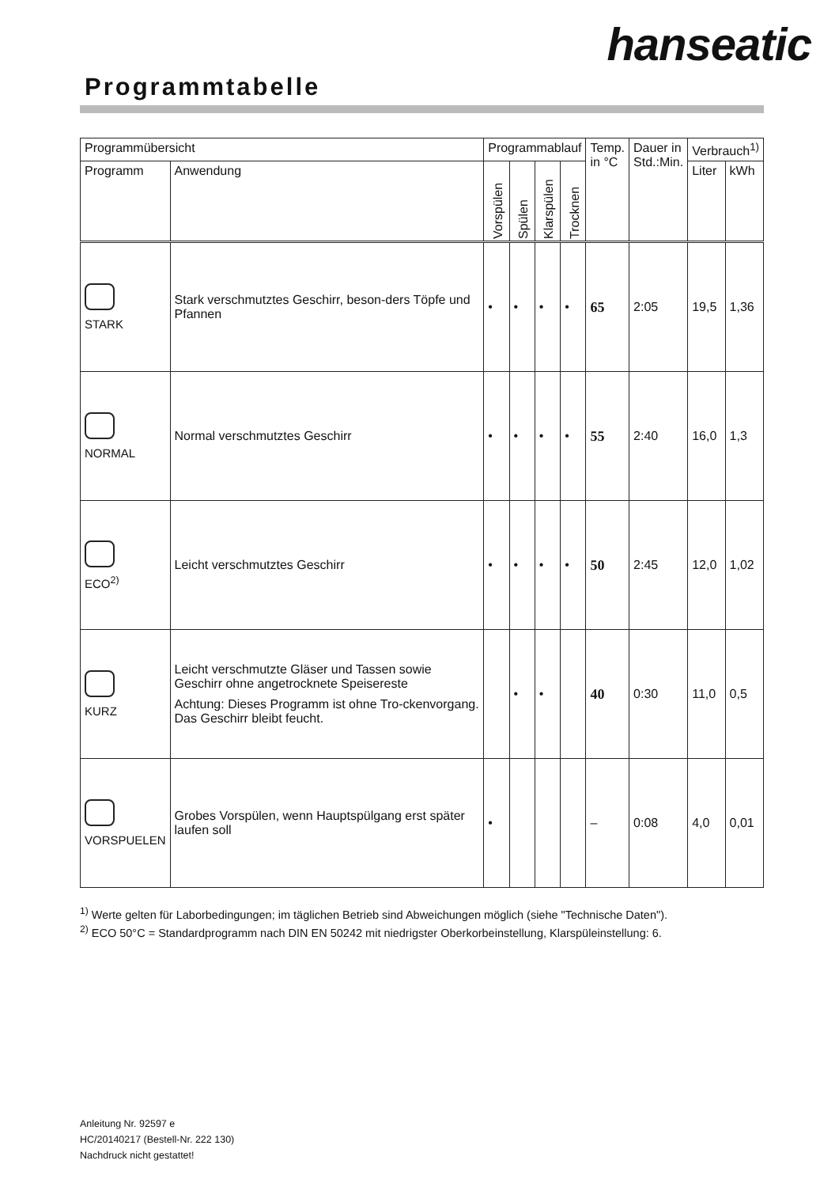hanseatic
Programmtabelle
| Programmübersicht | | Programmablauf | | | | Temp. in °C | Dauer in Std.:Min. | Verbrauch<sup>1)</sup> | |
| --- | --- | --- | --- | --- | --- | --- | --- | --- | --- |
| Programm | Anwendung | Vorspülen | Spülen | Klarspülen | Trocknen | | | Liter | kWh |
| STARK | Stark verschmutztes Geschirr, beson-ders Töpfe und Pfannen | • | • | • | • | 65 | 2:05 | 19,5 | 1,36 |
| NORMAL | Normal verschmutztes Geschirr | • | • | • | • | 55 | 2:40 | 16,0 | 1,3 |
| ECO<sup>2)</sup> | Leicht verschmutztes Geschirr | • | • | • | • | 50 | 2:45 | 12,0 | 1,02 |
| KURZ | Leicht verschmutzte Gläser und Tassen sowie Geschirr ohne angetrocknete Speisereste Achtung: Dieses Programm ist ohne Tro-ckenvorgang. Das Geschirr bleibt feucht. | | • | • | | 40 | 0:30 | 11,0 | 0,5 |
| VORSPUELEN | Grobes Vorspülen, wenn Hauptspülgang erst später laufen soll | • | | | | – | 0:08 | 4,0 | 0,01 |
<sup>1)</sup> Werte gelten für Laborbedingungen; im täglichen Betrieb sind Abweichungen möglich (siehe "Technische Daten").
<sup>2)</sup> ECO 50°C = Standardprogramm nach DIN EN 50242 mit niedrigster Oberkorbeinstellung, Klarspüleinstellung: 6.
Anleitung Nr. 92597 e
HC/20140217 (Bestell-Nr. 222 130)
Nachdruck nicht gestattet!